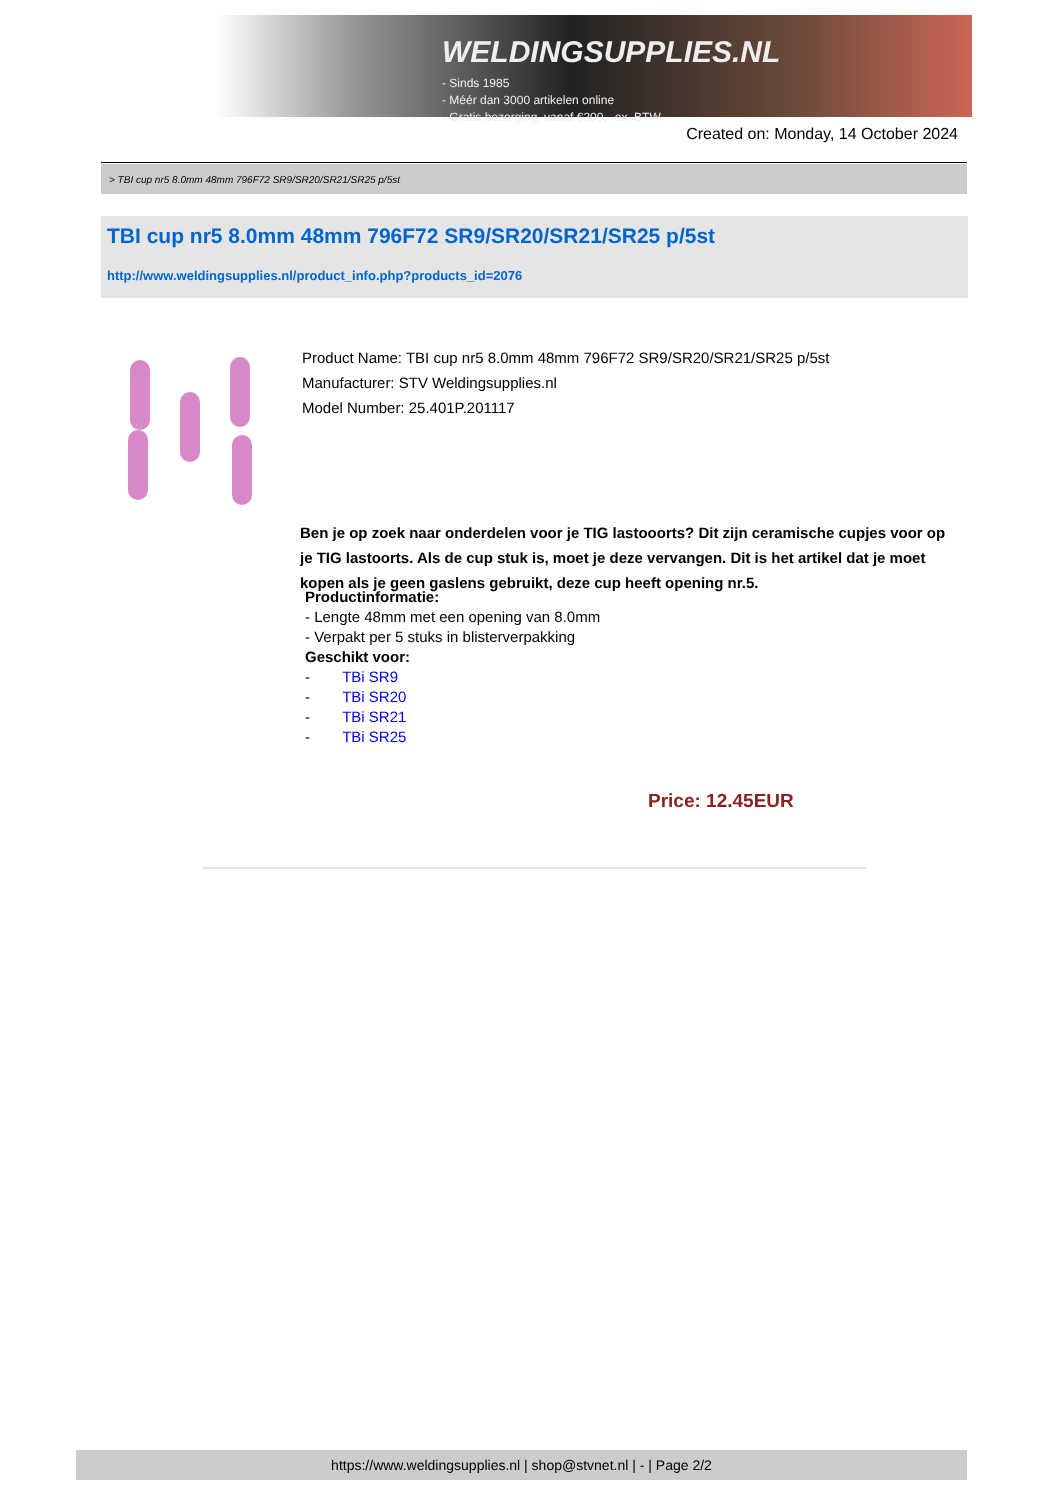WELDINGSUPPLIES.NL
- Sinds 1985
- Méér dan 3000 artikelen online
- Gratis bezorging, vanaf €200,--ex. BTW
Created on: Monday, 14 October 2024
> TBI cup nr5 8.0mm 48mm 796F72 SR9/SR20/SR21/SR25 p/5st
TBI cup nr5 8.0mm 48mm 796F72 SR9/SR20/SR21/SR25 p/5st
http://www.weldingsupplies.nl/product_info.php?products_id=2076
Product Name: TBI cup nr5 8.0mm 48mm 796F72 SR9/SR20/SR21/SR25 p/5st
Manufacturer: STV Weldingsupplies.nl
Model Number: 25.401P.201117
Ben je op zoek naar onderdelen voor je TIG lastooorts? Dit zijn ceramische cupjes voor op je TIG lastoorts. Als de cup stuk is, moet je deze vervangen. Dit is het artikel dat je moet kopen als je geen gaslens gebruikt, deze cup heeft opening nr.5.
Productinformatie:
- Lengte 48mm met een opening van 8.0mm
- Verpakt per 5 stuks in blisterverpakking
Geschikt voor:
- TBi SR9
- TBi SR20
- TBi SR21
- TBi SR25
Price: 12.45EUR
https://www.weldingsupplies.nl | shop@stvnet.nl | - | Page 2/2